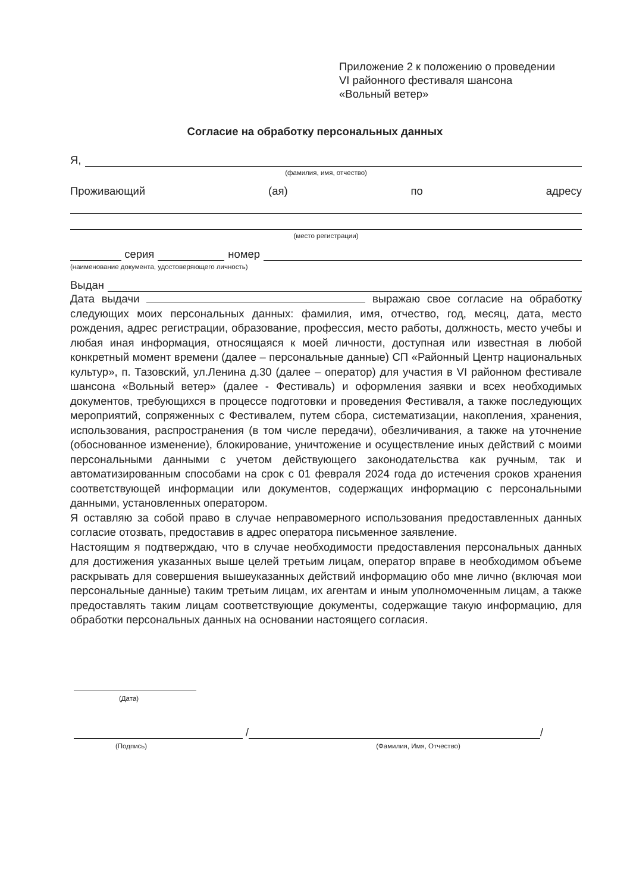Приложение 2 к положению о проведении
VI районного фестиваля шансона
«Вольный ветер»
Согласие на обработку персональных данных
Я,
(фамилия, имя, отчество)
Проживающий (ая) по адресу
(место регистрации)
серия номер
(наименование документа, удостоверяющего личность)
Выдан
Дата выдачи выражаю свое согласие на обработку следующих моих персональных данных: фамилия, имя, отчество, год, месяц, дата, место рождения, адрес регистрации, образование, профессия, место работы, должность, место учебы и любая иная информация, относящаяся к моей личности, доступная или известная в любой конкретный момент времени (далее – персональные данные) СП «Районный Центр национальных культур», п. Тазовский, ул.Ленина д.30 (далее – оператор) для участия в VI районном фестивале шансона «Вольный ветер» (далее - Фестиваль) и оформления заявки и всех необходимых документов, требующихся в процессе подготовки и проведения Фестиваля, а также последующих мероприятий, сопряженных с Фестивалем, путем сбора, систематизации, накопления, хранения, использования, распространения (в том числе передачи), обезличивания, а также на уточнение (обоснованное изменение), блокирование, уничтожение и осуществление иных действий с моими персональными данными с учетом действующего законодательства как ручным, так и автоматизированным способами на срок с 01 февраля 2024 года до истечения сроков хранения соответствующей информации или документов, содержащих информацию с персональными данными, установленных оператором.
Я оставляю за собой право в случае неправомерного использования предоставленных данных согласие отозвать, предоставив в адрес оператора письменное заявление.
Настоящим я подтверждаю, что в случае необходимости предоставления персональных данных для достижения указанных выше целей третьим лицам, оператор вправе в необходимом объеме раскрывать для совершения вышеуказанных действий информацию обо мне лично (включая мои персональные данные) таким третьим лицам, их агентам и иным уполномоченным лицам, а также предоставлять таким лицам соответствующие документы, содержащие такую информацию, для обработки персональных данных на основании настоящего согласия.
(Дата)
/ /
(Подпись) (Фамилия, Имя, Отчество)